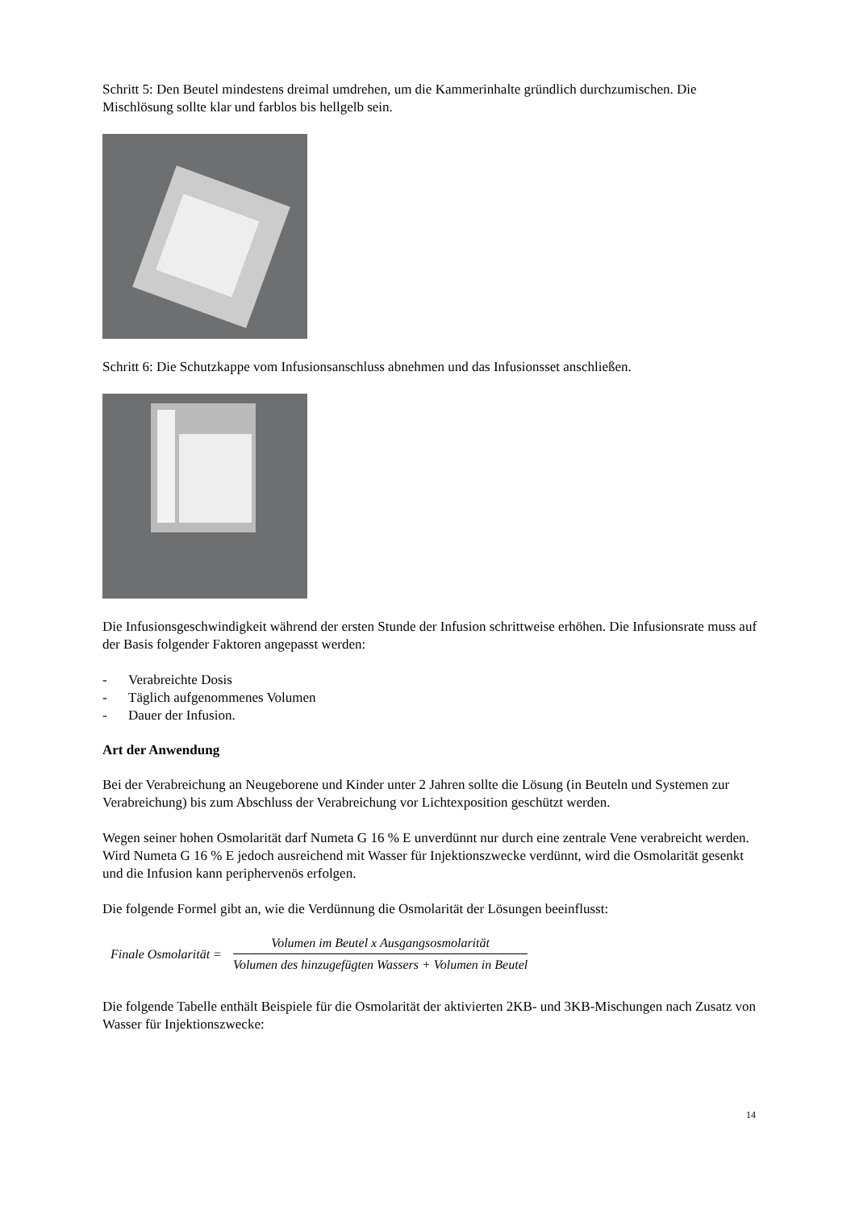Schritt 5: Den Beutel mindestens dreimal umdrehen, um die Kammerinhalte gründlich durchzumischen. Die Mischlösung sollte klar und farblos bis hellgelb sein.
Schritt 6: Die Schutzkappe vom Infusionsanschluss abnehmen und das Infusionsset anschließen.
Die Infusionsgeschwindigkeit während der ersten Stunde der Infusion schrittweise erhöhen. Die Infusionsrate muss auf der Basis folgender Faktoren angepasst werden:
- Verabreichte Dosis
- Täglich aufgenommenes Volumen
- Dauer der Infusion.
Art der Anwendung
Bei der Verabreichung an Neugeborene und Kinder unter 2 Jahren sollte die Lösung (in Beuteln und Systemen zur Verabreichung) bis zum Abschluss der Verabreichung vor Lichtexposition geschützt werden.
Wegen seiner hohen Osmolarität darf Numeta G 16 % E unverdünnt nur durch eine zentrale Vene verabreicht werden. Wird Numeta G 16 % E jedoch ausreichend mit Wasser für Injektionszwecke verdünnt, wird die Osmolarität gesenkt und die Infusion kann peripher­venös erfolgen.
Die folgende Formel gibt an, wie die Verdünnung die Osmolarität der Lösungen beeinflusst:
Finale Osmolarität =
Volumen im Beutel x Ausgangsosmolarität
Volumen des hinzugefügten Wassers + Volumen in Beutel
Die folgende Tabelle enthält Beispiele für die Osmolarität der aktivierten 2KB- und 3KB-Mischungen nach Zusatz von Wasser für Injektionszwecke:
14